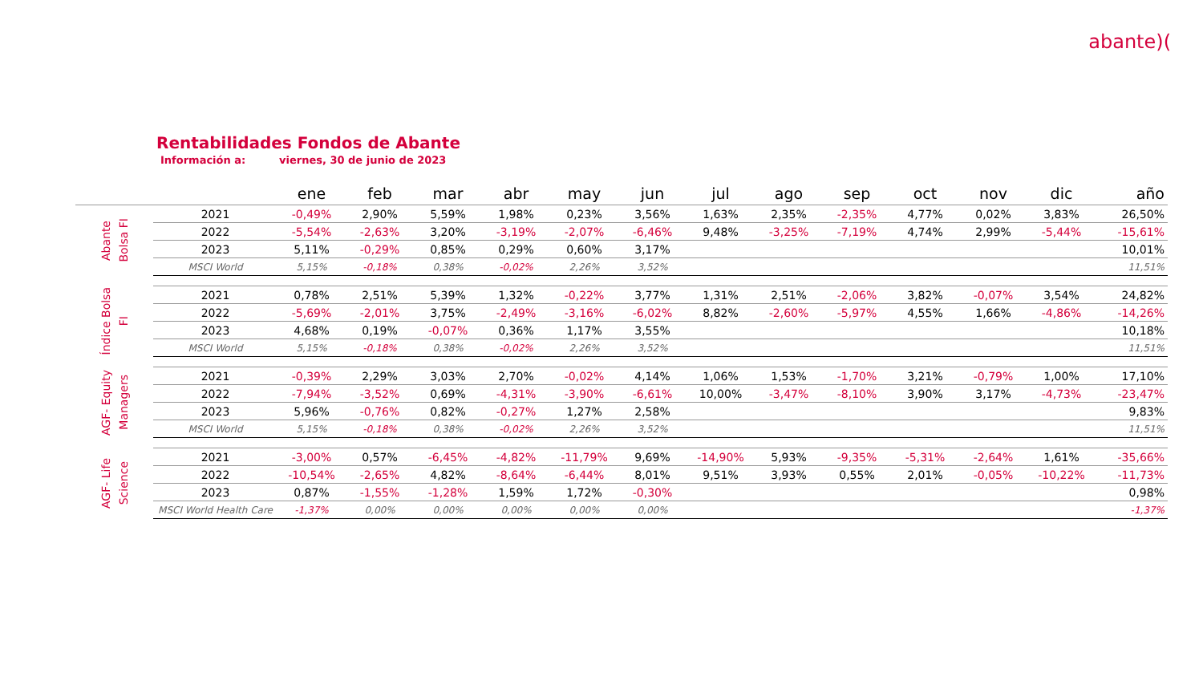abante)(
Rentabilidades Fondos de Abante
Información a: viernes, 30 de junio de 2023
| | | ene | feb | mar | abr | may | jun | jul | ago | sep | oct | nov | dic | año |
| --- | --- | --- | --- | --- | --- | --- | --- | --- | --- | --- | --- | --- | --- | --- |
| Abante Bolsa FI | 2021 | -0,49% | 2,90% | 5,59% | 1,98% | 0,23% | 3,56% | 1,63% | 2,35% | -2,35% | 4,77% | 0,02% | 3,83% | 26,50% |
| | 2022 | -5,54% | -2,63% | 3,20% | -3,19% | -2,07% | -6,46% | 9,48% | -3,25% | -7,19% | 4,74% | 2,99% | -5,44% | -15,61% |
| | 2023 | 5,11% | -0,29% | 0,85% | 0,29% | 0,60% | 3,17% | | | | | | | 10,01% |
| | MSCI World | 5,15% | -0,18% | 0,38% | -0,02% | 2,26% | 3,52% | | | | | | | 11,51% |
| Índice Bolsa FI | 2021 | 0,78% | 2,51% | 5,39% | 1,32% | -0,22% | 3,77% | 1,31% | 2,51% | -2,06% | 3,82% | -0,07% | 3,54% | 24,82% |
| | 2022 | -5,69% | -2,01% | 3,75% | -2,49% | -3,16% | -6,02% | 8,82% | -2,60% | -5,97% | 4,55% | 1,66% | -4,86% | -14,26% |
| | 2023 | 4,68% | 0,19% | -0,07% | 0,36% | 1,17% | 3,55% | | | | | | | 10,18% |
| | MSCI World | 5,15% | -0,18% | 0,38% | -0,02% | 2,26% | 3,52% | | | | | | | 11,51% |
| AGF- Equity Managers | 2021 | -0,39% | 2,29% | 3,03% | 2,70% | -0,02% | 4,14% | 1,06% | 1,53% | -1,70% | 3,21% | -0,79% | 1,00% | 17,10% |
| | 2022 | -7,94% | -3,52% | 0,69% | -4,31% | -3,90% | -6,61% | 10,00% | -3,47% | -8,10% | 3,90% | 3,17% | -4,73% | -23,47% |
| | 2023 | 5,96% | -0,76% | 0,82% | -0,27% | 1,27% | 2,58% | | | | | | | 9,83% |
| | MSCI World | 5,15% | -0,18% | 0,38% | -0,02% | 2,26% | 3,52% | | | | | | | 11,51% |
| AGF- Life Science | 2021 | -3,00% | 0,57% | -6,45% | -4,82% | -11,79% | 9,69% | -14,90% | 5,93% | -9,35% | -5,31% | -2,64% | 1,61% | -35,66% |
| | 2022 | -10,54% | -2,65% | 4,82% | -8,64% | -6,44% | 8,01% | 9,51% | 3,93% | 0,55% | 2,01% | -0,05% | -10,22% | -11,73% |
| | 2023 | 0,87% | -1,55% | -1,28% | 1,59% | 1,72% | -0,30% | | | | | | | 0,98% |
| | MSCI World Health Care | -1,37% | 0,00% | 0,00% | 0,00% | 0,00% | 0,00% | | | | | | | -1,37% |